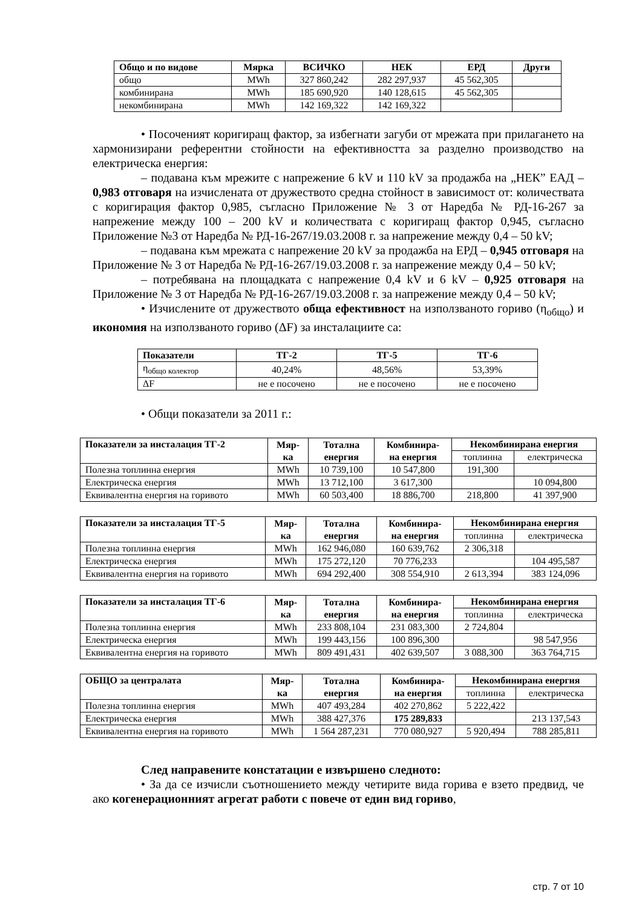| Общо и по видове | Мярка | ВСИЧКО | НЕК | ЕРД | Други |
| --- | --- | --- | --- | --- | --- |
| общо | MWh | 327 860,242 | 282 297,937 | 45 562,305 | |
| комбинирана | MWh | 185 690,920 | 140 128,615 | 45 562,305 | |
| некомбинирана | MWh | 142 169,322 | 142 169,322 | | |
• Посоченият коригиращ фактор, за избегнати загуби от мрежата при прилагането на хармонизирани референтни стойности на ефективността за разделно производство на електрическа енергия:
– подавана към мрежите с напрежение 6 kV и 110 kV за продажба на „НЕК” ЕАД – 0,983 отговаря на изчислената от дружеството средна стойност в зависимост от: количествата с коригирация фактор 0,985, съгласно Приложение № 3 от Наредба № РД-16-267 за напрежение между 100 – 200 kV и количествата с коригиращ фактор 0,945, съгласно Приложение №3 от Наредба № РД-16-267/19.03.2008 г. за напрежение между 0,4 – 50 kV;
– подавана към мрежата с напрежение 20 kV за продажба на ЕРД – 0,945 отговаря на Приложение № 3 от Наредба № РД-16-267/19.03.2008 г. за напрежение между 0,4 – 50 kV;
– потребявана на площадката с напрежение 0,4 kV и 6 kV – 0,925 отговаря на Приложение № 3 от Наредба № РД-16-267/19.03.2008 г. за напрежение между 0,4 – 50 kV;
• Изчислените от дружеството обща ефективност на използваното гориво (η<sub>общо</sub>) и икономия на използваното гориво (ΔF) за инсталациите са:
| Показатели | ТГ-2 | ТГ-5 | ТГ-6 |
| --- | --- | --- | --- |
| η<sub>общо колектор</sub> | 40,24% | 48,56% | 53,39% |
| ΔF | не е посочено | не е посочено | не е посочено |
• Общи показатели за 2011 г.:
| Показатели за инсталация ТГ-2 | Мяр- ка | Тотална енергия | Комбинира- на енергия | Некомбинирана енергия | |
| --- | --- | --- | --- | --- | --- |
| | | | | топлинна | електрическа |
| Полезна топлинна енергия | MWh | 10 739,100 | 10 547,800 | 191,300 | |
| Електрическа енергия | MWh | 13 712,100 | 3 617,300 | | 10 094,800 |
| Еквивалентна енергия на горивото | MWh | 60 503,400 | 18 886,700 | 218,800 | 41 397,900 |
| Показатели за инсталация ТГ-5 | Мяр- ка | Тотална енергия | Комбинира- на енергия | Некомбинирана енергия | |
| --- | --- | --- | --- | --- | --- |
| | | | | топлинна | електрическа |
| Полезна топлинна енергия | MWh | 162 946,080 | 160 639,762 | 2 306,318 | |
| Електрическа енергия | MWh | 175 272,120 | 70 776,233 | | 104 495,587 |
| Еквивалентна енергия на горивото | MWh | 694 292,400 | 308 554,910 | 2 613,394 | 383 124,096 |
| Показатели за инсталация ТГ-6 | Мяр- ка | Тотална енергия | Комбинира- на енергия | Некомбинирана енергия | |
| --- | --- | --- | --- | --- | --- |
| | | | | топлинна | електрическа |
| Полезна топлинна енергия | MWh | 233 808,104 | 231 083,300 | 2 724,804 | |
| Електрическа енергия | MWh | 199 443,156 | 100 896,300 | | 98 547,956 |
| Еквивалентна енергия на горивото | MWh | 809 491,431 | 402 639,507 | 3 088,300 | 363 764,715 |
| ОБЩО за централата | Мяр- ка | Тотална енергия | Комбинира- на енергия | Некомбинирана енергия | |
| --- | --- | --- | --- | --- | --- |
| | | | | топлинна | електрическа |
| Полезна топлинна енергия | MWh | 407 493,284 | 402 270,862 | 5 222,422 | |
| Електрическа енергия | MWh | 388 427,376 | 175 289,833 | | 213 137,543 |
| Еквивалентна енергия на горивото | MWh | 1 564 287,231 | 770 080,927 | 5 920,494 | 788 285,811 |
След направените констатации е извършено следното:
• За да се изчисли съотношението между четирите вида горива е взето предвид, че ако когенерационният агрегат работи с повече от един вид гориво,
стр. 7 от 10